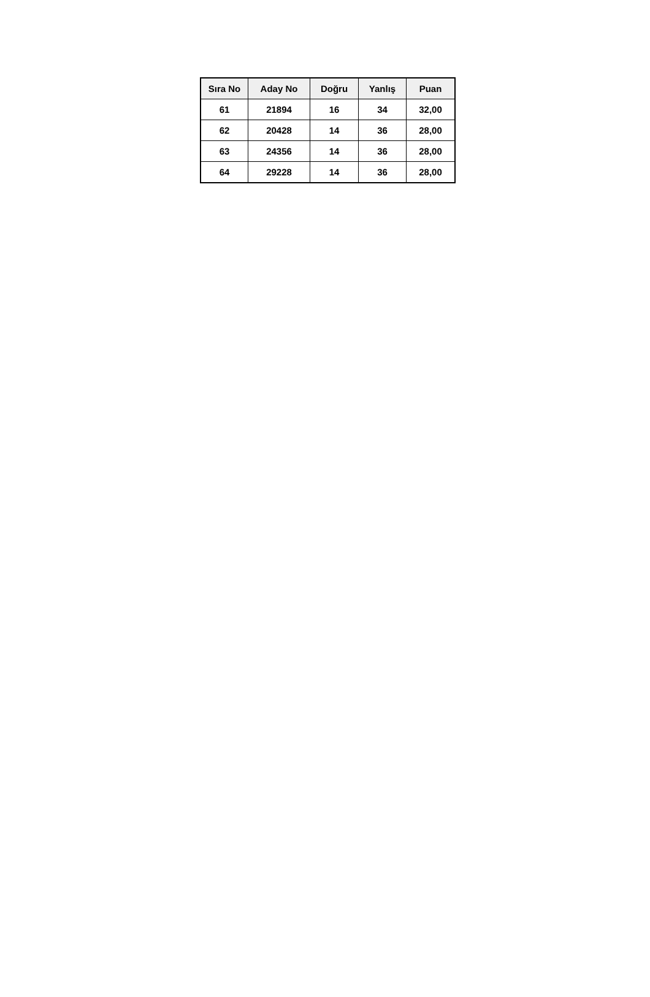| Sıra No | Aday No | Doğru | Yanlış | Puan |
| --- | --- | --- | --- | --- |
| 61 | 21894 | 16 | 34 | 32,00 |
| 62 | 20428 | 14 | 36 | 28,00 |
| 63 | 24356 | 14 | 36 | 28,00 |
| 64 | 29228 | 14 | 36 | 28,00 |